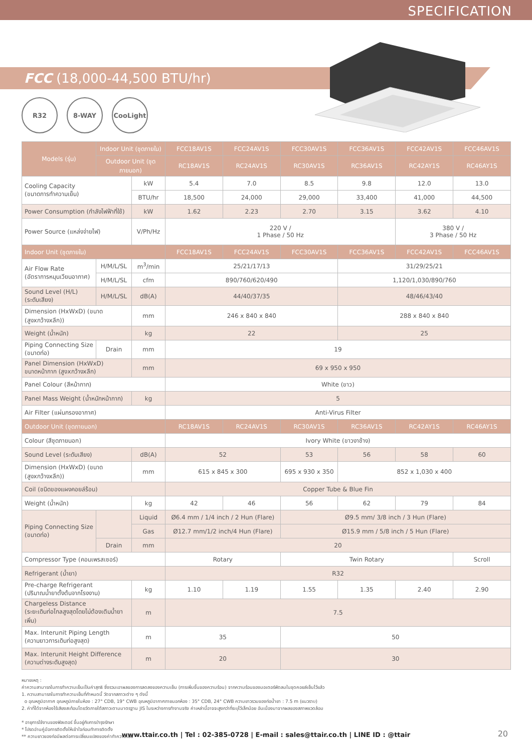SPECIFICATION
FCC (18,000-44,500 BTU/hr)
R32 8-WAY CooLight
| Models (รุ่น) | Indoor Unit (ชุดภายใน) | | FCC18AV1S | FCC24AV1S | FCC30AV1S | FCC36AV1S | FCC42AV1S | FCC46AV1S |
| --- | --- | --- | --- | --- | --- | --- | --- | --- |
| | Outdoor Unit (ชุดภายนอก) | | RC18AV1S | RC24AV1S | RC30AV1S | RC36AV1S | RC42AY1S | RC46AY1S |
| Cooling Capacity (ขนาดการทำความเย็น) | | kW | 5.4 | 7.0 | 8.5 | 9.8 | 12.0 | 13.0 |
| | | BTU/hr | 18,500 | 24,000 | 29,000 | 33,400 | 41,000 | 44,500 |
| Power Consumption (กำลังไฟฟ้าที่ใช้) | | kW | 1.62 | 2.23 | 2.70 | 3.15 | 3.62 | 4.10 |
| Power Source (แหล่งจ่ายไฟ) | | V/Ph/Hz | 220 V / 1 Phase / 50 Hz | | | | 380 V / 3 Phase / 50 Hz | |
| Indoor Unit (ชุดภายใน) | | | FCC18AV1S | FCC24AV1S | FCC30AV1S | FCC36AV1S | FCC42AV1S | FCC46AV1S |
| Air Flow Rate (อัตราการหมุนเวียนอากาศ) | H/M/L/SL | m<sup>3</sup>/min | 25/21/17/13 | | | 31/29/25/21 | | |
| | H/M/L/SL | cfm | 890/760/620/490 | | | 1,120/1,030/890/760 | | |
| Sound Level (H/L) (ระดับเสียง) | H/M/L/SL | dB(A) | 44/40/37/35 | | | 48/46/43/40 | | |
| Dimension (HxWxD) (ขนาด (สูงxกว้างxลึก)) | | mm | 246 x 840 x 840 | | | 288 x 840 x 840 | | |
| Weight (น้ำหนัก) | | kg | 22 | | | 25 | | |
| Piping Connecting Size (ขนาดท่อ) | Drain | mm | 19 | | | | | |
| Panel Dimension (HxWxD) ขนาดหน้ากาก (สูงxกว้างxลึก) | | mm | 69 x 950 x 950 | | | | | |
| Panel Colour (สีหน้ากาก) | | | White (ขาว) | | | | | |
| Panel Mass Weight (น้ำหนักหน้ากาก) | | kg | 5 | | | | | |
| Air Filter (แผ่นกรองอากาศ) | | | Anti-Virus Filter | | | | | |
| Outdoor Unit (ชุดภายนอก) | | | RC18AV1S | RC24AV1S | RC30AV1S | RC36AV1S | RC42AY1S | RC46AY1S |
| Colour (สีชุดภายนอก) | | | Ivory White (ขาวงาช้าง) | | | | | |
| Sound Level (ระดับเสียง) | | dB(A) | 52 | | 53 | 56 | 58 | 60 |
| Dimension (HxWxD) (ขนาด (สูงxกว้างxลึก)) | | mm | 615 x 845 x 300 | | 695 x 930 x 350 | 852 x 1,030 x 400 | | |
| Coil (ชนิดของแผงคอยล์ร้อน) | | | Copper Tube & Blue Fin | | | | | |
| Weight (น้ำหนัก) | | kg | 42 | 46 | 56 | 62 | 79 | 84 |
| Piping Connecting Size (ขนาดท่อ) | | Liquid | Ø6.4 mm / 1/4 inch / 2 Hun (Flare) | | Ø9.5 mm/ 3/8 inch / 3 Hun (Flare) | | | |
| | | Gas | Ø12.7 mm/1/2 inch/4 Hun (Flare) | | Ø15.9 mm / 5/8 inch / 5 Hun (Flare) | | | |
| | Drain | mm | 20 | | | | | |
| Compressor Type (คอมเพรสเซอร์) | | | Rotary | | Twin Rotary | | | Scroll |
| Refrigerant (น้ำยา) | | | R32 | | | | | |
| Pre-charge Refrigerant (ปริมาณน้ำยาตั้งต้นจากโรงงาน) | | kg | 1.10 | 1.19 | 1.55 | 1.35 | 2.40 | 2.90 |
| Chargeless Distance (ระยะเดินท่อไกลสูงสุดโดยไม่ต้องเติมน้ำยาเพิ่ม) | | m | 7.5 | | | | | |
| Max. Interunit Piping Length (ความยาวการเดินท่อสูงสุด) | | m | 35 | | 50 | | | |
| Max. Interunit Height Difference (ความต่างระดับสูงสุด) | | m | 20 | | 30 | | | |
หมายเหตุ :
ค่าความสามารถในการทำความเย็นเป็นค่าสุทธิ ซึ่งรวมเอาผลของการลดลงของความเย็น (การเพิ่มขึ้นของความร้อน) จากความร้อนของมอเตอร์พัดลมในชุดคอยล์เย็นไว้แล้ว
1. ความสามารถในการทำความเย็นที่กำหนดนี้ วัดจากสภาวะต่าง ๆ ดังนี้
o อุณหภูมิอากาศ อุณหภูมิภายในห้อง : 27° CDB, 19° CWB อุณหภูมิอากาศภายนอกห้อง : 35° CDB, 24° CWB ความยาวรวมของท่อน้ำยา : 7.5 m (แนวราบ)
2. ค่าที่ได้จากห้องไร้เสียงสะท้อนโดยวัดภายใต้สภาวะตามมาตรฐาน JIS ในระหว่างการทำงานจริง ค่าเหล่านี้อาจจะสูงกว่าที่ระบุไว้เล็กน้อย อันเนื่องมาจากผลของสภาพแวดล้อม
* อายุการใช้งานของฟิลเตอร์ ขึ้นอยู่กับการบำรุงรักษา
* โปรดอ่านคู่มือการติดตั้งให้เข้าใจก่อนทำการติดตั้ง
** ความยาวของท่อมีผลต่อการเปลี่ยนแปลงของค่าทำความเย็น
www.ttair.co.th | Tel : 02-385-0728 | E-mail : sales@ttair.co.th | LINE ID : @ttair 20